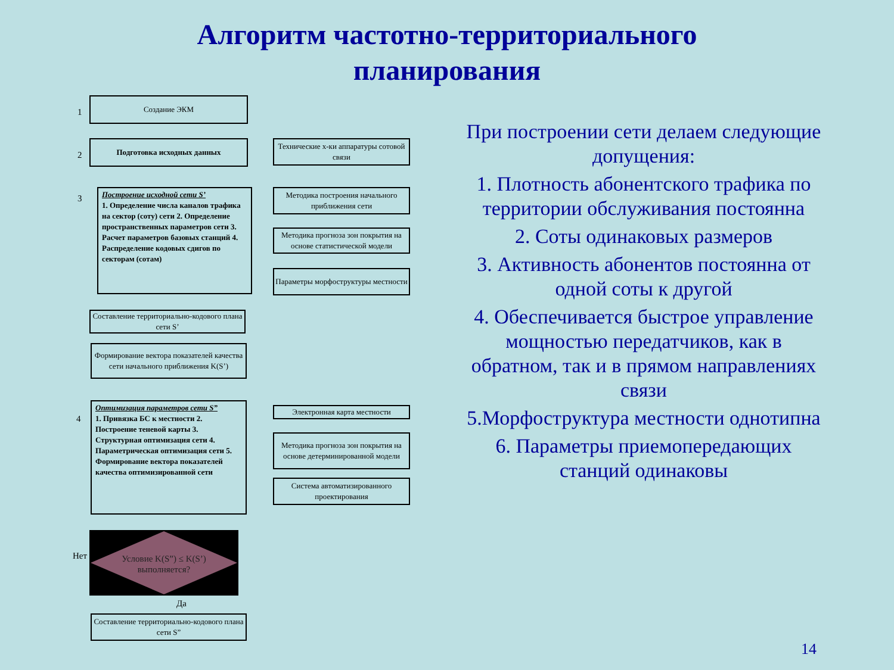Алгоритм частотно-территориального
планирования
1
Создание ЭКМ
2
Подготовка исходных данных
Технические х-ки аппаратуры сотовой связи
3
Построение исходной сети S’
1. Определение числа каналов трафика на сектор (соту) сети 2. Определение пространственных параметров сети 3. Расчет параметров базовых станций 4. Распределение кодовых сдигов по секторам (сотам)
Методика построения начального приближения сети
Методика прогноза зон покрытия на основе статистической модели
Параметры морфоструктуры местности
Составление территориально-кодового плана сети S’
Формирование вектора показателей качества сети начального приближения K(S’)
4
Оптимизация параметров сети S”
1. Привязка БС к местности 2. Построение теневой карты 3. Структурная оптимизация сети 4. Параметрическая оптимизация сети 5. Формирование вектора показателей качества оптимизированной сети
Электронная карта местности
Методика прогноза зон покрытия на основе детерминированной модели
Система автоматизированного проектирования
Нет
Условие K(S”) ≤ K(S’) выполняется?
Да
Составление территориально-кодового плана сети S”
При построении сети делаем следующие допущения:
1. Плотность абонентского трафика по территории обслуживания постоянна
2. Соты одинаковых размеров
3. Активность абонентов постоянна от одной соты к другой
4. Обеспечивается быстрое управление мощностью передатчиков, как в обратном, так и в прямом направлениях связи
5.Морфоструктура местности однотипна
6. Параметры приемопередающих станций одинаковы
14